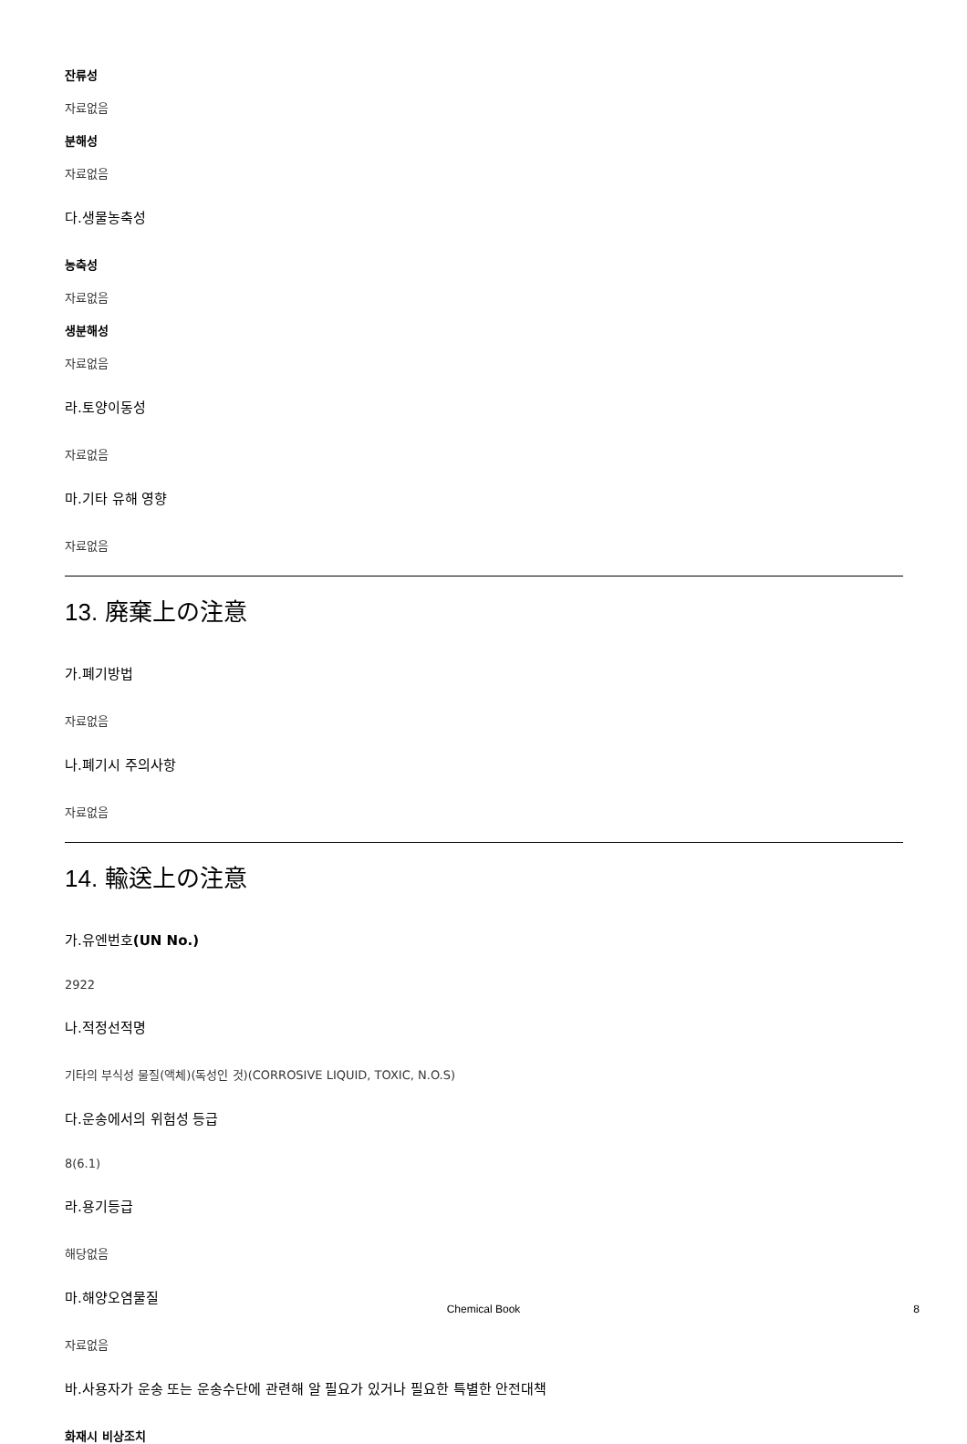잔류성
자료없음
분해성
자료없음
다.생물농축성
농축성
자료없음
생분해성
자료없음
라.토양이동성
자료없음
마.기타 유해 영향
자료없음
13. 廃棄上の注意
가.폐기방법
자료없음
나.폐기시 주의사항
자료없음
14. 輸送上の注意
가.유엔번호(UN No.)
2922
나.적정선적명
기타의 부식성 물질(액체)(독성인 것)(CORROSIVE LIQUID, TOXIC, N.O.S)
다.운송에서의 위험성 등급
8(6.1)
라.용기등급
해당없음
마.해양오염물질
자료없음
바.사용자가 운송 또는 운송수단에 관련해 알 필요가 있거나 필요한 특별한 안전대책
화재시 비상조치
Chemical Book
8